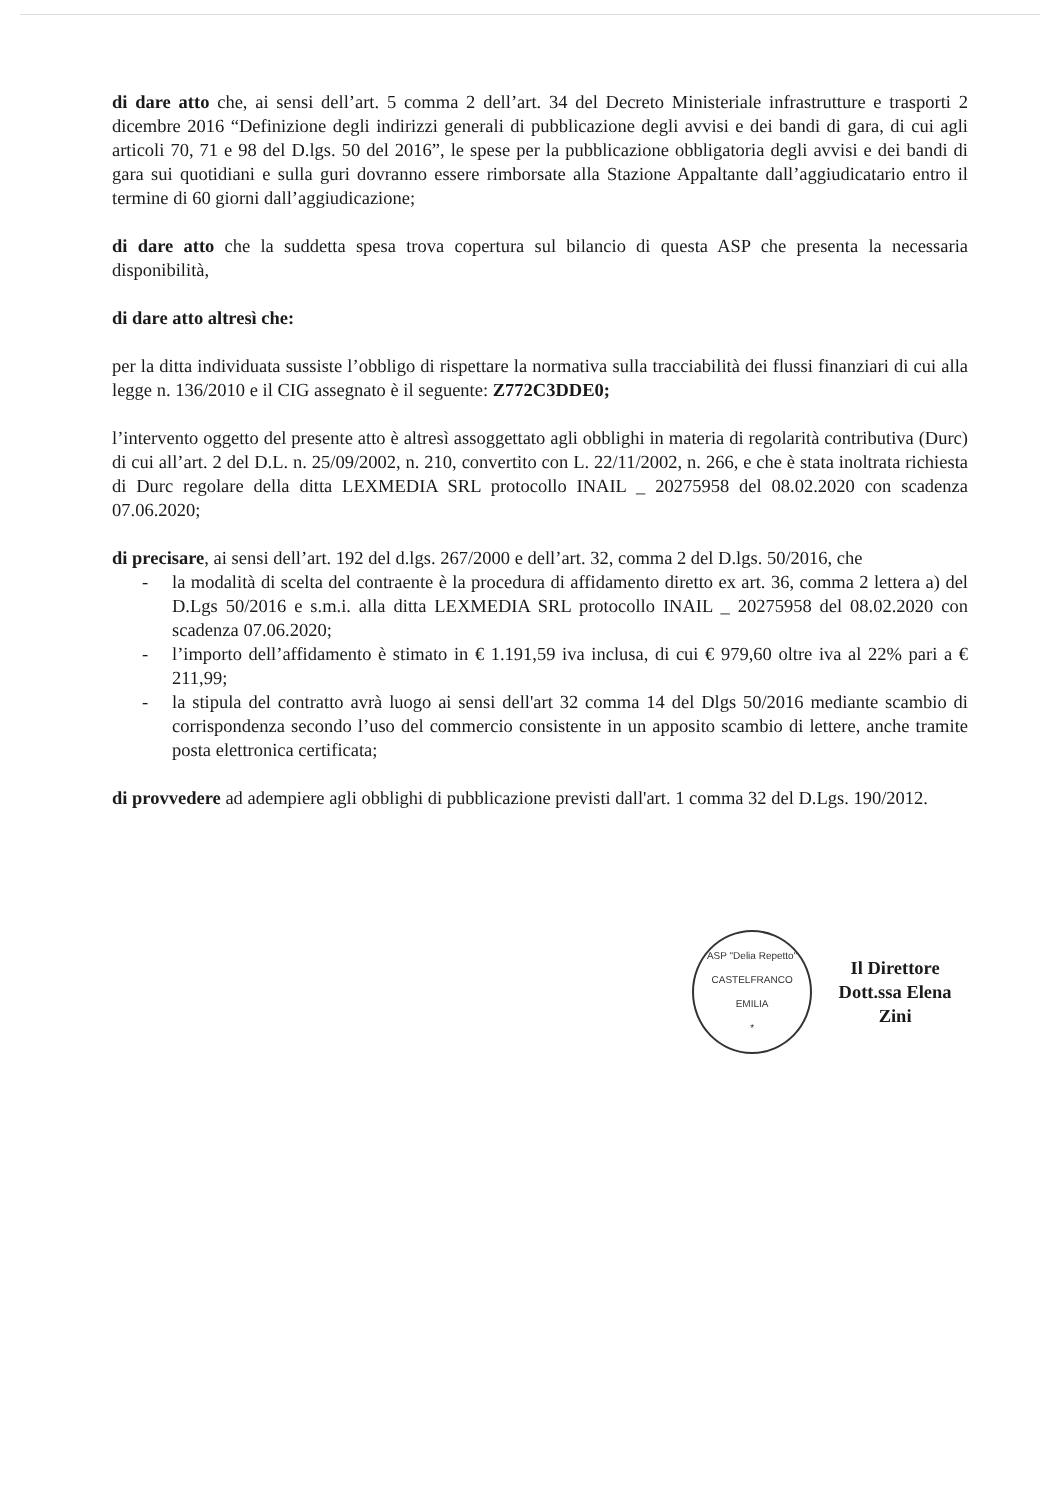di dare atto che, ai sensi dell’art. 5 comma 2 dell’art. 34 del Decreto Ministeriale infrastrutture e trasporti 2 dicembre 2016 “Definizione degli indirizzi generali di pubblicazione degli avvisi e dei bandi di gara, di cui agli articoli 70, 71 e 98 del D.lgs. 50 del 2016”, le spese per la pubblicazione obbligatoria degli avvisi e dei bandi di gara sui quotidiani e sulla guri dovranno essere rimborsate alla Stazione Appaltante dall’aggiudicatario entro il termine di 60 giorni dall’aggiudicazione;
di dare atto che la suddetta spesa trova copertura sul bilancio di questa ASP che presenta la necessaria disponibilità,
di dare atto altresì che:
per la ditta individuata sussiste l’obbligo di rispettare la normativa sulla tracciabilità dei flussi finanziari di cui alla legge n. 136/2010 e il CIG assegnato è il seguente: Z772C3DDE0;
l’intervento oggetto del presente atto è altresì assoggettato agli obblighi in materia di regolarità contributiva (Durc) di cui all’art. 2 del D.L. n. 25/09/2002, n. 210, convertito con L. 22/11/2002, n. 266, e che è stata inoltrata richiesta di Durc regolare della ditta LEXMEDIA SRL protocollo INAIL _ 20275958 del 08.02.2020 con scadenza 07.06.2020;
di precisare, ai sensi dell’art. 192 del d.lgs. 267/2000 e dell’art. 32, comma 2 del D.lgs. 50/2016, che
- la modalità di scelta del contraente è la procedura di affidamento diretto ex art. 36, comma 2 lettera a) del D.Lgs 50/2016 e s.m.i. alla ditta LEXMEDIA SRL protocollo INAIL _ 20275958 del 08.02.2020 con scadenza 07.06.2020;
- l’importo dell’affidamento è stimato in € 1.191,59 iva inclusa, di cui € 979,60 oltre iva al 22% pari a € 211,99;
- la stipula del contratto avrà luogo ai sensi dell'art 32 comma 14 del Dlgs 50/2016 mediante scambio di corrispondenza secondo l’uso del commercio consistente in un apposito scambio di lettere, anche tramite posta elettronica certificata;
di provvedere ad adempiere agli obblighi di pubblicazione previsti dall'art. 1 comma 32 del D.Lgs. 190/2012.
ASP "Delia Repetto"
CASTELFRANCO
EMILIA
*
Il Direttore
Dott.ssa Elena Zini